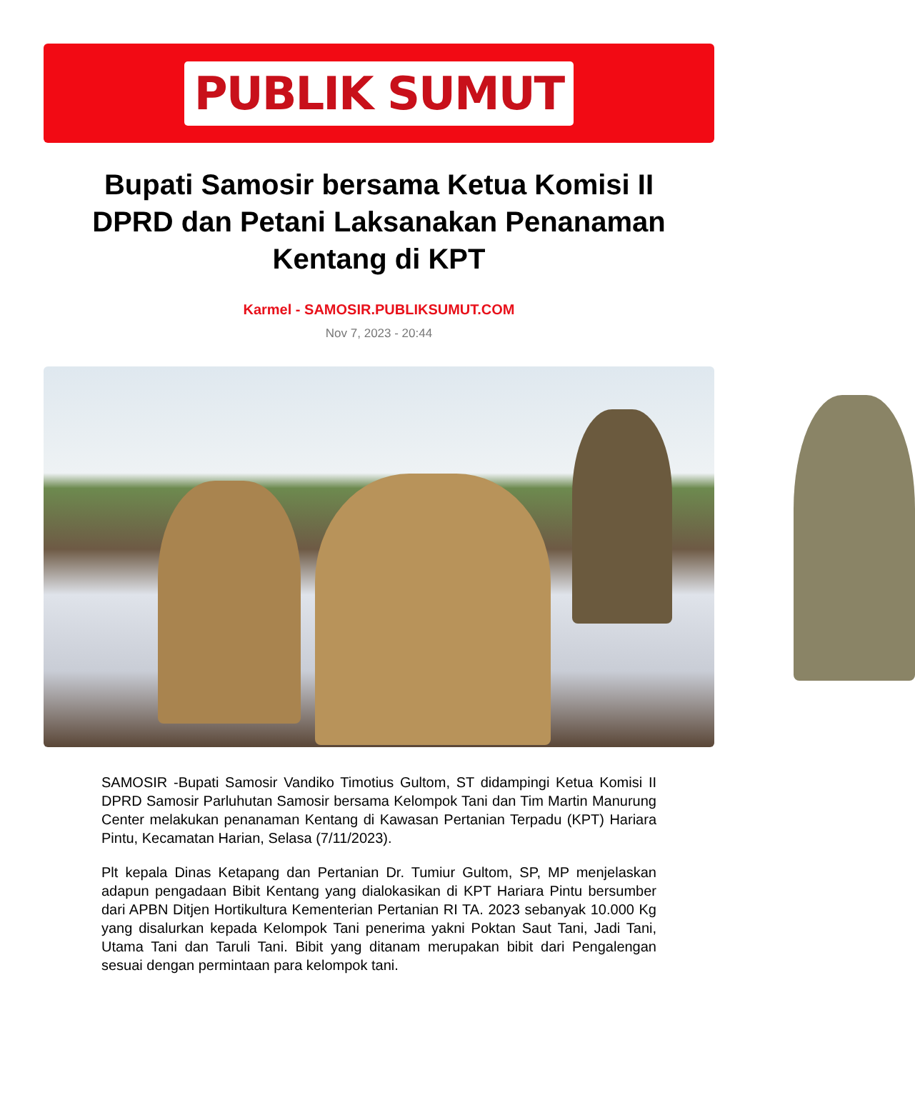PUBLIK SUMUT
Bupati Samosir bersama Ketua Komisi II DPRD dan Petani Laksanakan Penanaman Kentang di KPT
Karmel - SAMOSIR.PUBLIKSUMUT.COM
Nov 7, 2023 - 20:44
SAMOSIR -Bupati Samosir Vandiko Timotius Gultom, ST didampingi Ketua Komisi II DPRD Samosir Parluhutan Samosir bersama Kelompok Tani dan Tim Martin Manurung Center melakukan penanaman Kentang di Kawasan Pertanian Terpadu (KPT) Hariara Pintu, Kecamatan Harian, Selasa (7/11/2023).
Plt kepala Dinas Ketapang dan Pertanian Dr. Tumiur Gultom, SP, MP menjelaskan adapun pengadaan Bibit Kentang yang dialokasikan di KPT Hariara Pintu bersumber dari APBN Ditjen Hortikultura Kementerian Pertanian RI TA. 2023 sebanyak 10.000 Kg yang disalurkan kepada Kelompok Tani penerima yakni Poktan Saut Tani, Jadi Tani, Utama Tani dan Taruli Tani. Bibit yang ditanam merupakan bibit dari Pengalengan sesuai dengan permintaan para kelompok tani.